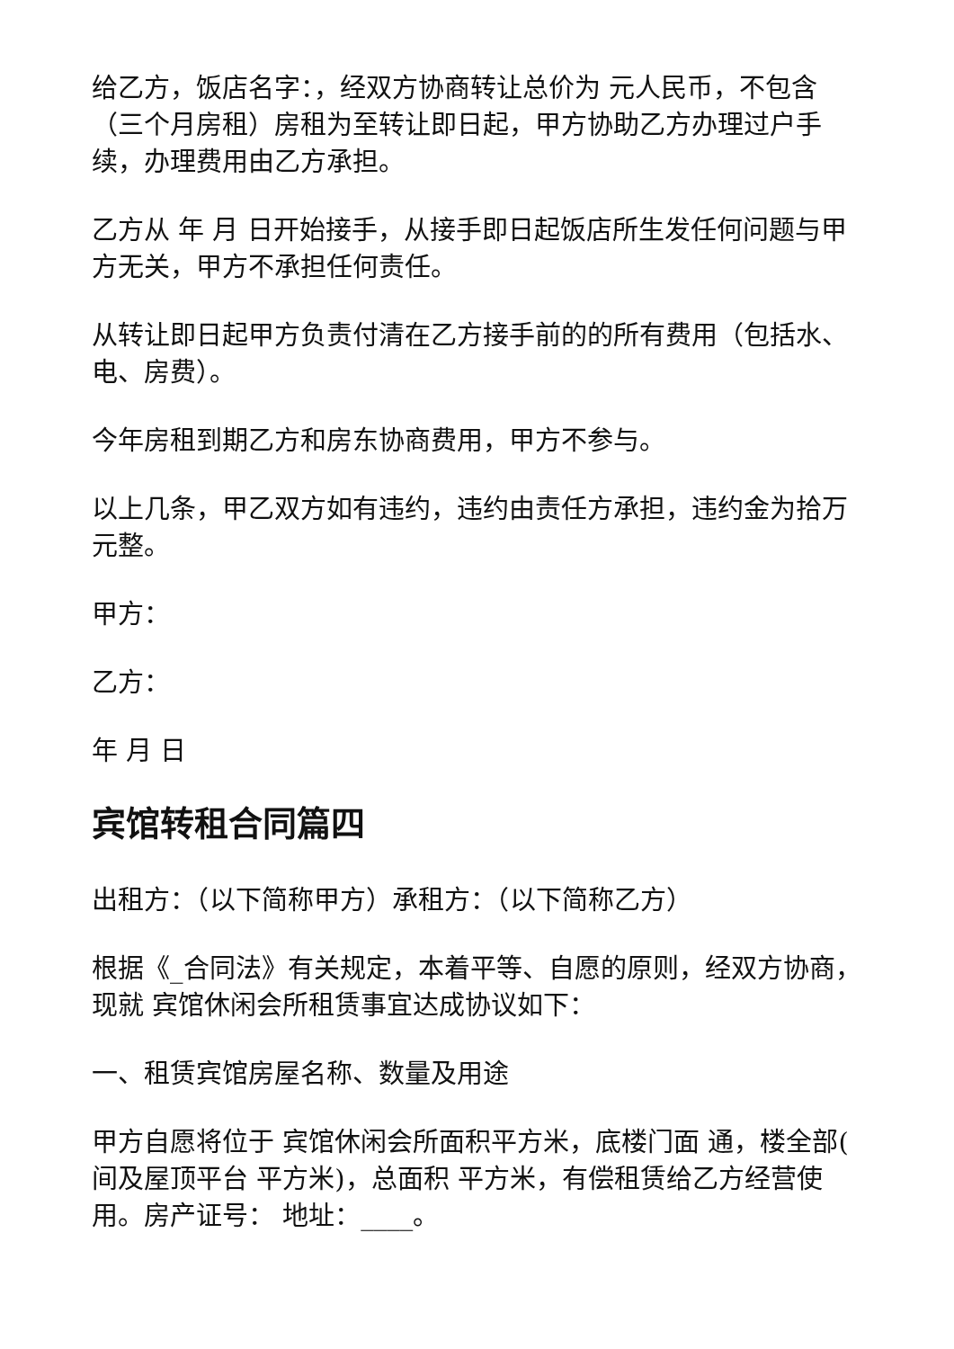给乙方，饭店名字：，经双方协商转让总价为 元人民币，不包含（三个月房租）房租为至转让即日起，甲方协助乙方办理过户手续，办理费用由乙方承担。
乙方从 年 月 日开始接手，从接手即日起饭店所生发任何问题与甲方无关，甲方不承担任何责任。
从转让即日起甲方负责付清在乙方接手前的的所有费用（包括水、电、房费）。
今年房租到期乙方和房东协商费用，甲方不参与。
以上几条，甲乙双方如有违约，违约由责任方承担，违约金为拾万元整。
甲方：
乙方：
年 月 日
宾馆转租合同篇四
出租方：（以下简称甲方）承租方：（以下简称乙方）
根据《_合同法》有关规定，本着平等、自愿的原则，经双方协商，现就 宾馆休闲会所租赁事宜达成协议如下：
一、租赁宾馆房屋名称、数量及用途
甲方自愿将位于 宾馆休闲会所面积平方米，底楼门面 通，楼全部( 间及屋顶平台 平方米)，总面积 平方米，有偿租赁给乙方经营使用。房产证号： 地址：____。